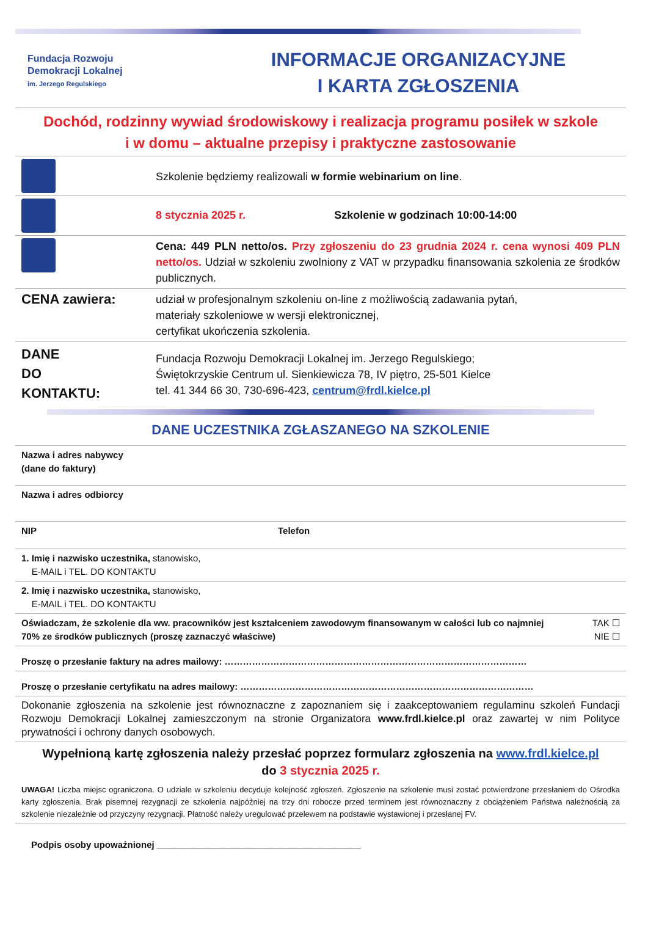Fundacja Rozwoju
Demokracji Lokalnej
im. Jerzego Regulskiego
INFORMACJE ORGANIZACYJNE
I KARTA ZGŁOSZENIA
Dochód, rodzinny wywiad środowiskowy i realizacja programu posiłek w szkole
i w domu – aktualne przepisy i praktyczne zastosowanie
| | Szkolenie będziemy realizowali w formie webinarium on line . |
| | 8 stycznia 2025 r. Szkolenie w godzinach 10:00-14:00 |
| | Cena: 449 PLN netto/os. Przy zgłoszeniu do 23 grudnia 2024 r. cena wynosi 409 PLN netto/os. Udział w szkoleniu zwolniony z VAT w przypadku finansowania szkolenia ze środków publicznych. |
| CENA zawiera: | udział w profesjonalnym szkoleniu on-line z możliwością zadawania pytań, materiały szkoleniowe w wersji elektronicznej, certyfikat ukończenia szkolenia. |
| DANE DO KONTAKTU: | Fundacja Rozwoju Demokracji Lokalnej im. Jerzego Regulskiego; Świętokrzyskie Centrum ul. Sienkiewicza 78, IV piętro, 25-501 Kielce tel. 41 344 66 30, 730-696-423, centrum@frdl.kielce.pl |
DANE UCZESTNIKA ZGŁASZANEGO NA SZKOLENIE
| Nazwa i adres nabywcy (dane do faktury) | |
| Nazwa i adres odbiorcy | |
| NIP | Telefon |
| 1. Imię i nazwisko uczestnika, stanowisko, E-MAIL i TEL. DO KONTAKTU | |
| 2. Imię i nazwisko uczestnika, stanowisko, E-MAIL i TEL. DO KONTAKTU | |
| Oświadczam, że szkolenie dla ww. pracowników jest kształceniem zawodowym finansowanym w całości lub co najmniej 70% ze środków publicznych (proszę zaznaczyć właściwe) TAK ☐ NIE ☐ | |
| Proszę o przesłanie faktury na adres mailowy: ……………………………………………………………………………………… | |
| Proszę o przesłanie certyfikatu na adres mailowy: …………………………………………………………………………………… | |
| Dokonanie zgłoszenia na szkolenie jest równoznaczne z zapoznaniem się i zaakceptowaniem regulaminu szkoleń Fundacji Rozwoju Demokracji Lokalnej zamieszczonym na stronie Organizatora www.frdl.kielce.pl oraz zawartej w nim Polityce prywatności i ochrony danych osobowych. | |
| Wypełnioną kartę zgłoszenia należy przesłać poprzez formularz zgłoszenia na www.frdl.kielce.pl do 3 stycznia 2025 r. | |
| UWAGA! Liczba miejsc ograniczona. O udziale w szkoleniu decyduje kolejność zgłoszeń. Zgłoszenie na szkolenie musi zostać potwierdzone przesłaniem do Ośrodka karty zgłoszenia. Brak pisemnej rezygnacji ze szkolenia najpóźniej na trzy dni robocze przed terminem jest równoznaczny z obciążeniem Państwa należnością za szkolenie niezależnie od przyczyny rezygnacji. Płatność należy uregulować przelewem na podstawie wystawionej i przesłanej FV. | |
| Podpis osoby upoważnionej ________________________________________ | |